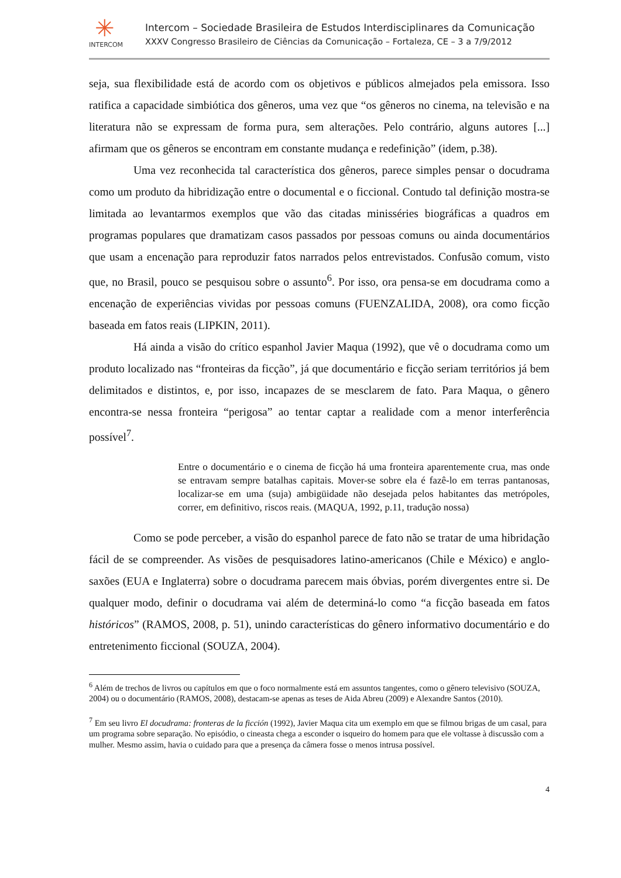✳
INTERCOM
Intercom – Sociedade Brasileira de Estudos Interdisciplinares da Comunicação
XXXV Congresso Brasileiro de Ciências da Comunicação – Fortaleza, CE – 3 a 7/9/2012
seja, sua flexibilidade está de acordo com os objetivos e públicos almejados pela emissora. Isso ratifica a capacidade simbiótica dos gêneros, uma vez que “os gêneros no cinema, na televisão e na literatura não se expressam de forma pura, sem alterações. Pelo contrário, alguns autores [...] afirmam que os gêneros se encontram em constante mudança e redefinição” (idem, p.38).
Uma vez reconhecida tal característica dos gêneros, parece simples pensar o docudrama como um produto da hibridização entre o documental e o ficcional. Contudo tal definição mostra-se limitada ao levantarmos exemplos que vão das citadas minisséries biográficas a quadros em programas populares que dramatizam casos passados por pessoas comuns ou ainda documentários que usam a encenação para reproduzir fatos narrados pelos entrevistados. Confusão comum, visto que, no Brasil, pouco se pesquisou sobre o assunto<sup>6</sup>. Por isso, ora pensa-se em docudrama como a encenação de experiências vividas por pessoas comuns (FUENZALIDA, 2008), ora como ficção baseada em fatos reais (LIPKIN, 2011).
Há ainda a visão do crítico espanhol Javier Maqua (1992), que vê o docudrama como um produto localizado nas “fronteiras da ficção”, já que documentário e ficção seriam territórios já bem delimitados e distintos, e, por isso, incapazes de se mesclarem de fato. Para Maqua, o gênero encontra-se nessa fronteira “perigosa” ao tentar captar a realidade com a menor interferência possível<sup>7</sup>.
Entre o documentário e o cinema de ficção há uma fronteira aparentemente crua, mas onde se entravam sempre batalhas capitais. Mover-se sobre ela é fazê-lo em terras pantanosas, localizar-se em uma (suja) ambigüidade não desejada pelos habitantes das metrópoles, correr, em definitivo, riscos reais. (MAQUA, 1992, p.11, tradução nossa)
Como se pode perceber, a visão do espanhol parece de fato não se tratar de uma hibridação fácil de se compreender. As visões de pesquisadores latino-americanos (Chile e México) e anglo-saxões (EUA e Inglaterra) sobre o docudrama parecem mais óbvias, porém divergentes entre si. De qualquer modo, definir o docudrama vai além de determiná-lo como “a ficção baseada em fatos históricos” (RAMOS, 2008, p. 51), unindo características do gênero informativo documentário e do entretenimento ficcional (SOUZA, 2004).
<sup>6</sup> Além de trechos de livros ou capítulos em que o foco normalmente está em assuntos tangentes, como o gênero televisivo (SOUZA, 2004) ou o documentário (RAMOS, 2008), destacam-se apenas as teses de Aida Abreu (2009) e Alexandre Santos (2010).
<sup>7</sup> Em seu livro El docudrama: fronteras de la ficción (1992), Javier Maqua cita um exemplo em que se filmou brigas de um casal, para um programa sobre separação. No episódio, o cineasta chega a esconder o isqueiro do homem para que ele voltasse à discussão com a mulher. Mesmo assim, havia o cuidado para que a presença da câmera fosse o menos intrusa possível.
4